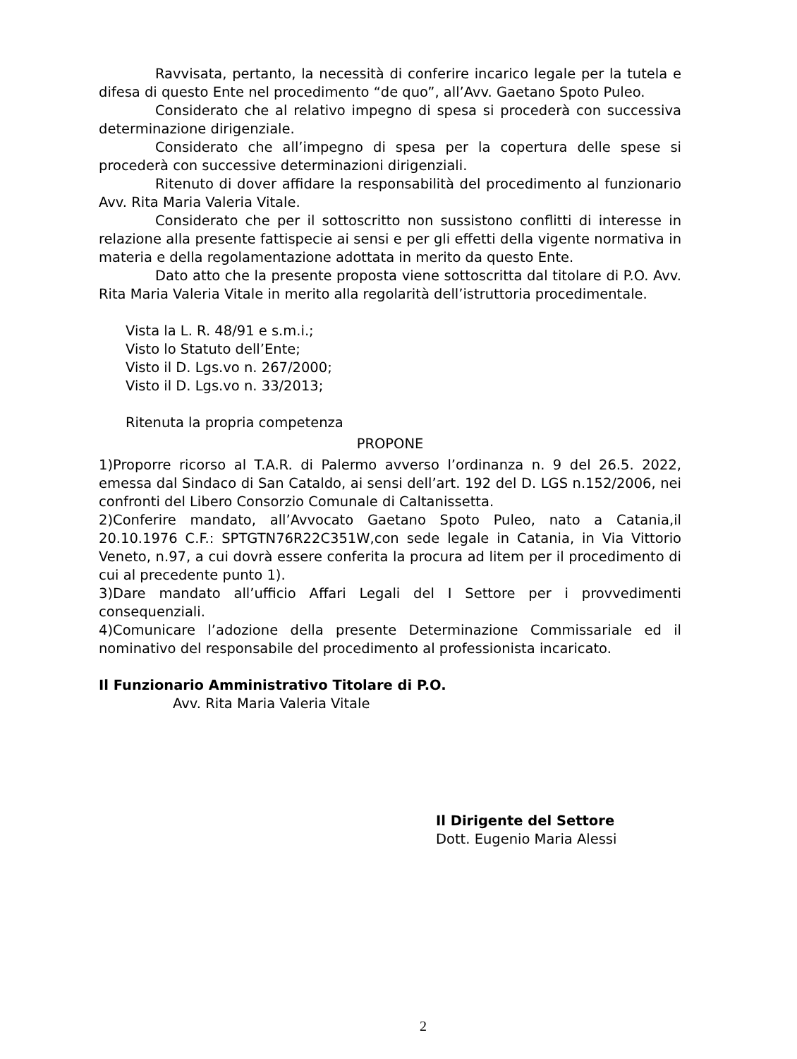Ravvisata, pertanto, la necessità di conferire incarico legale per la tutela e difesa di questo Ente nel procedimento “de quo”, all’Avv. Gaetano Spoto Puleo.
Considerato che al relativo impegno di spesa si procederà con successiva determinazione dirigenziale.
Considerato che all’impegno di spesa per la copertura delle spese si procederà con successive determinazioni dirigenziali.
Ritenuto di dover affidare la responsabilità del procedimento al funzionario Avv. Rita Maria Valeria Vitale.
Considerato che per il sottoscritto non sussistono conflitti di interesse in relazione alla presente fattispecie ai sensi e per gli effetti della vigente normativa in materia e della regolamentazione adottata in merito da questo Ente.
Dato atto che la presente proposta viene sottoscritta dal titolare di P.O. Avv. Rita Maria Valeria Vitale in merito alla regolarità dell’istruttoria procedimentale.
Vista la L. R. 48/91 e s.m.i.;
Visto lo Statuto dell’Ente;
Visto il D. Lgs.vo n. 267/2000;
Visto il D. Lgs.vo n. 33/2013;
Ritenuta la propria competenza
PROPONE
1)Proporre ricorso al T.A.R. di Palermo avverso l’ordinanza n. 9 del 26.5. 2022, emessa dal Sindaco di San Cataldo, ai sensi dell’art. 192 del D. LGS n.152/2006, nei confronti del Libero Consorzio Comunale di Caltanissetta.
2)Conferire mandato, all’Avvocato Gaetano Spoto Puleo, nato a Catania,il 20.10.1976 C.F.: SPTGTN76R22C351W,con sede legale in Catania, in Via Vittorio Veneto, n.97, a cui dovrà essere conferita la procura ad litem per il procedimento di cui al precedente punto 1).
3)Dare mandato all’ufficio Affari Legali del I Settore per i provvedimenti consequenziali.
4)Comunicare l’adozione della presente Determinazione Commissariale ed il nominativo del responsabile del procedimento al professionista incaricato.
Il Funzionario Amministrativo Titolare di P.O.
Avv. Rita Maria Valeria Vitale
Il Dirigente del Settore
Dott. Eugenio Maria Alessi
2